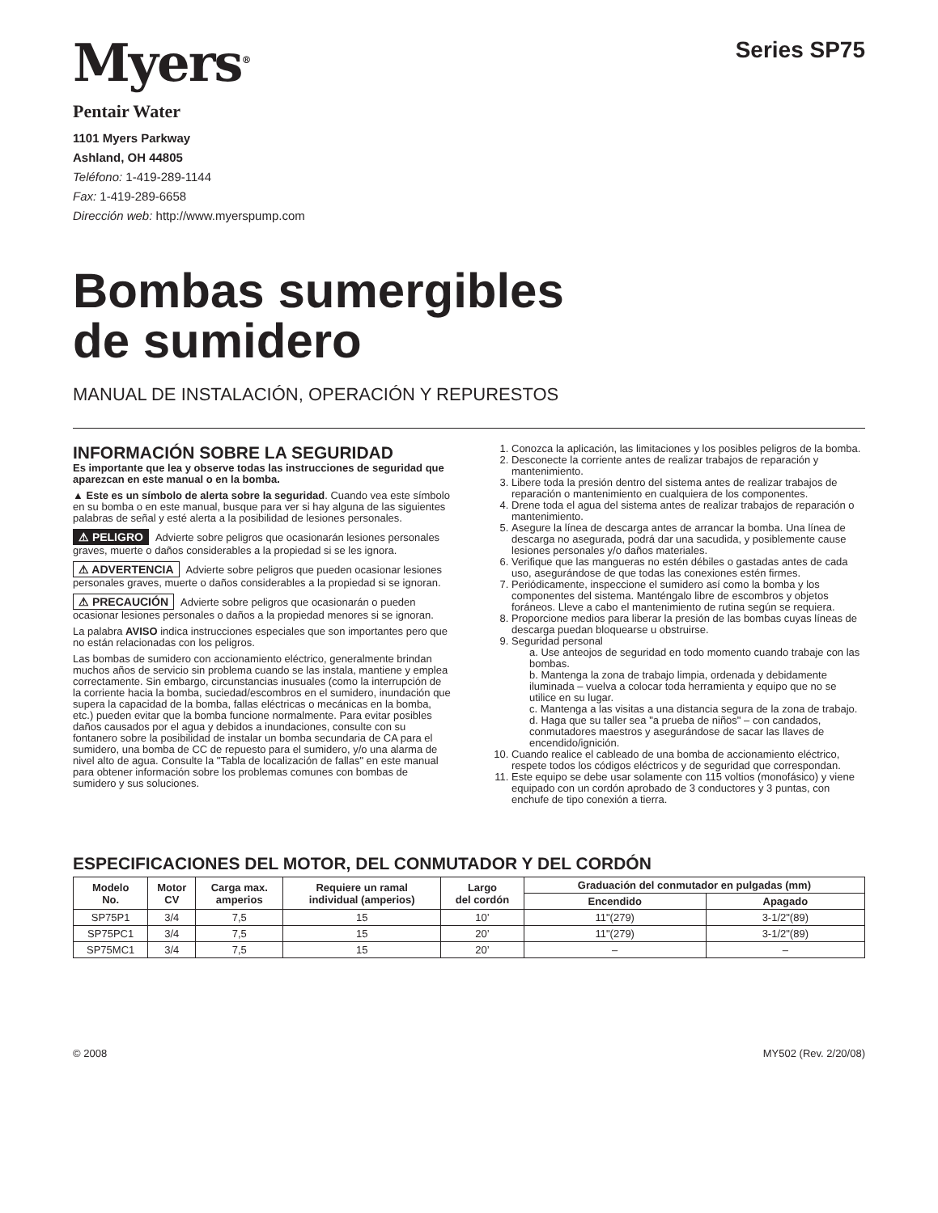Myers<sup>®</sup>
Series SP75
Pentair Water
1101 Myers Parkway
Ashland, OH 44805
Teléfono: 1-419-289-1144
Fax: 1-419-289-6658
Dirección web: http://www.myerspump.com
Bombas sumergibles
de sumidero
MANUAL DE INSTALACIÓN, OPERACIÓN Y REPURESTOS
INFORMACIÓN SOBRE LA SEGURIDAD
Es importante que lea y observe todas las instrucciones de seguridad que aparezcan en este manual o en la bomba.
▲ Este es un símbolo de alerta sobre la seguridad. Cuando vea este símbolo en su bomba o en este manual, busque para ver si hay alguna de las siguientes palabras de señal y esté alerta a la posibilidad de lesiones personales.
⚠ PELIGRO Advierte sobre peligros que ocasionarán lesiones personales graves, muerte o daños considerables a la propiedad si se les ignora.
⚠ ADVERTENCIA Advierte sobre peligros que pueden ocasionar lesiones personales graves, muerte o daños considerables a la propiedad si se ignoran.
⚠ PRECAUCIÓN Advierte sobre peligros que ocasionarán o pueden ocasionar lesiones personales o daños a la propiedad menores si se ignoran.
La palabra AVISO indica instrucciones especiales que son importantes pero que no están relacionadas con los peligros.
Las bombas de sumidero con accionamiento eléctrico, generalmente brindan muchos años de servicio sin problema cuando se las instala, mantiene y emplea correctamente. Sin embargo, circunstancias inusuales (como la interrupción de la corriente hacia la bomba, suciedad/escombros en el sumidero, inundación que supera la capacidad de la bomba, fallas eléctricas o mecánicas en la bomba, etc.) pueden evitar que la bomba funcione normalmente. Para evitar posibles daños causados por el agua y debidos a inundaciones, consulte con su fontanero sobre la posibilidad de instalar un bomba secundaria de CA para el sumidero, una bomba de CC de repuesto para el sumidero, y/o una alarma de nivel alto de agua. Consulte la "Tabla de localización de fallas" en este manual para obtener información sobre los problemas comunes con bombas de sumidero y sus soluciones.
1. Conozca la aplicación, las limitaciones y los posibles peligros de la bomba.
2. Desconecte la corriente antes de realizar trabajos de reparación y mantenimiento.
3. Libere toda la presión dentro del sistema antes de realizar trabajos de reparación o mantenimiento en cualquiera de los componentes.
4. Drene toda el agua del sistema antes de realizar trabajos de reparación o mantenimiento.
5. Asegure la línea de descarga antes de arrancar la bomba. Una línea de descarga no asegurada, podrá dar una sacudida, y posiblemente cause lesiones personales y/o daños materiales.
6. Verifique que las mangueras no estén débiles o gastadas antes de cada uso, asegurándose de que todas las conexiones estén firmes.
7. Periódicamente, inspeccione el sumidero así como la bomba y los componentes del sistema. Manténgalo libre de escombros y objetos foráneos. Lleve a cabo el mantenimiento de rutina según se requiera.
8. Proporcione medios para liberar la presión de las bombas cuyas líneas de descarga puedan bloquearse u obstruirse.
9. Seguridad personal
a. Use anteojos de seguridad en todo momento cuando trabaje con las bombas.
b. Mantenga la zona de trabajo limpia, ordenada y debidamente iluminada – vuelva a colocar toda herramienta y equipo que no se utilice en su lugar.
c. Mantenga a las visitas a una distancia segura de la zona de trabajo.
d. Haga que su taller sea "a prueba de niños" – con candados, conmutadores maestros y asegurándose de sacar las llaves de encendido/ignición.
10. Cuando realice el cableado de una bomba de accionamiento eléctrico, respete todos los códigos eléctricos y de seguridad que correspondan.
11. Este equipo se debe usar solamente con 115 voltios (monofásico) y viene equipado con un cordón aprobado de 3 conductores y 3 puntas, con enchufe de tipo conexión a tierra.
ESPECIFICACIONES DEL MOTOR, DEL CONMUTADOR Y DEL CORDÓN
| Modelo No. | Motor CV | Carga max. amperios | Requiere un ramal individual (amperios) | Largo del cordón | Graduación del conmutador en pulgadas (mm) | |
| --- | --- | --- | --- | --- | --- | --- |
| | | | | | Encendido | Apagado |
| SP75P1 | 3/4 | 7,5 | 15 | 10’ | 11"(279) | 3-1/2"(89) |
| SP75PC1 | 3/4 | 7,5 | 15 | 20’ | 11"(279) | 3-1/2"(89) |
| SP75MC1 | 3/4 | 7,5 | 15 | 20’ | – | – |
© 2008 MY502 (Rev. 2/20/08)